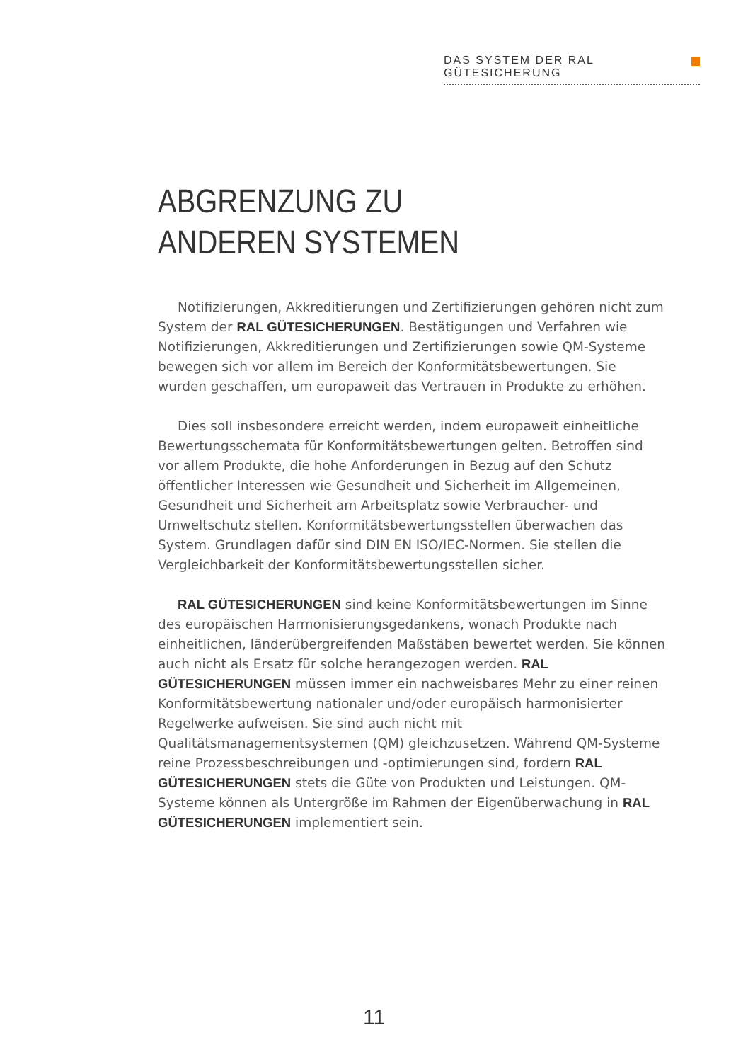DAS SYSTEM DER RAL GÜTESICHERUNG
ABGRENZUNG ZU
ANDEREN SYSTEMEN
Notifizierungen, Akkreditierungen und Zertifizierungen gehören nicht zum System der RAL GÜTESICHERUNGEN. Bestätigungen und Verfahren wie Notifizierungen, Akkreditierungen und Zertifizierungen sowie QM-Systeme bewegen sich vor allem im Bereich der Konformitätsbewertungen. Sie wurden geschaffen, um europaweit das Vertrauen in Produkte zu erhöhen.
Dies soll insbesondere erreicht werden, indem europaweit einheitliche Bewertungsschemata für Konformitätsbewertungen gelten. Betroffen sind vor allem Produkte, die hohe Anforderungen in Bezug auf den Schutz öffentlicher Interessen wie Gesundheit und Sicherheit im Allgemeinen, Gesundheit und Sicherheit am Arbeitsplatz sowie Verbraucher- und Umweltschutz stellen. Konformitätsbewertungsstellen überwachen das System. Grundlagen dafür sind DIN EN ISO/IEC-Normen. Sie stellen die Vergleichbarkeit der Konformitätsbewertungsstellen sicher.
RAL GÜTESICHERUNGEN sind keine Konformitätsbewertungen im Sinne des europäischen Harmonisierungsgedankens, wonach Produkte nach einheitlichen, länderübergreifenden Maßstäben bewertet werden. Sie können auch nicht als Ersatz für solche herangezogen werden. RAL GÜTESICHERUNGEN müssen immer ein nachweisbares Mehr zu einer reinen Konformitätsbewertung nationaler und/oder europäisch harmonisierter Regelwerke aufweisen. Sie sind auch nicht mit Qualitätsmanagementsystemen (QM) gleichzusetzen. Während QM-Systeme reine Prozessbeschreibungen und -optimierungen sind, fordern RAL GÜTESICHERUNGEN stets die Güte von Produkten und Leistungen. QM-Systeme können als Untergröße im Rahmen der Eigenüberwachung in RAL GÜTESICHERUNGEN implementiert sein.
11